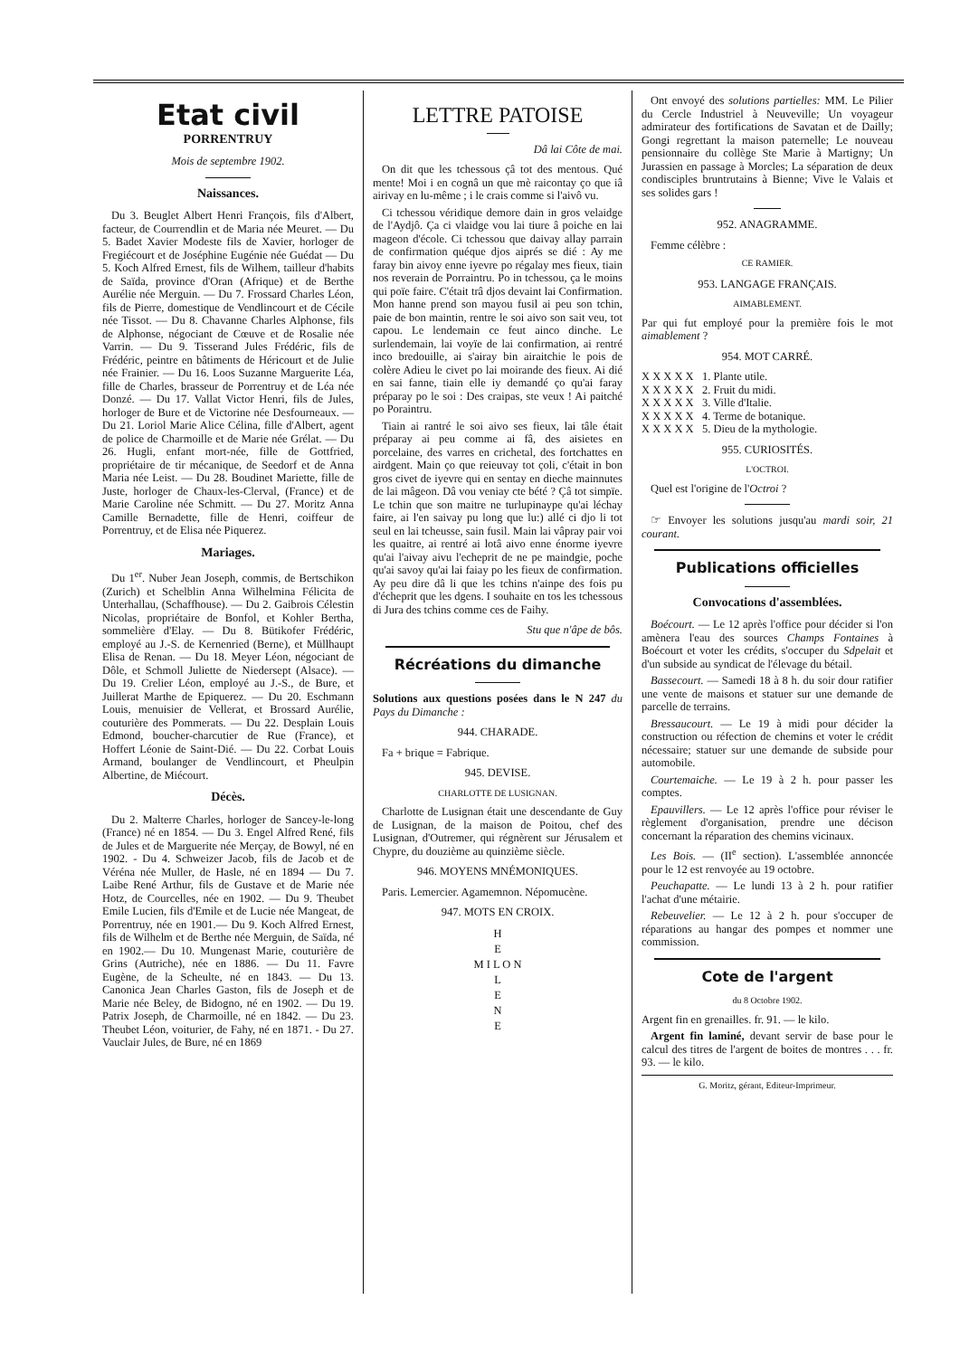Etat civil
PORRENTRUY
Mois de septembre 1902.
Naissances.
Du 3. Beuglet Albert Henri François, fils d'Albert, facteur, de Courrendlin et de Maria née Meuret. — Du 5. Badet Xavier Modeste fils de Xavier, horloger de Fregiécourt et de Joséphine Eugénie née Guédat — Du 5. Koch Alfred Ernest, fils de Wilhem, tailleur d'habits de Saïda, province d'Oran (Afrique) et de Berthe Aurélie née Merguin. — Du 7. Frossard Charles Léon, fils de Pierre, domestique de Vendlincourt et de Cécile née Tissot. — Du 8. Chavanne Charles Alphonse, fils de Alphonse, négociant de Cœuve et de Rosalie née Varrin. — Du 9. Tisserand Jules Frédéric, fils de Frédéric, peintre en bâtiments de Héricourt et de Julie née Frainier. — Du 16. Loos Suzanne Marguerite Léa, fille de Charles, brasseur de Porrentruy et de Léa née Donzé. — Du 17. Vallat Victor Henri, fils de Jules, horloger de Bure et de Victorine née Desfourneaux. — Du 21. Loriol Marie Alice Célina, fille d'Albert, agent de police de Charmoille et de Marie née Grélat. — Du 26. Hugli, enfant mort-née, fille de Gottfried, propriétaire de tir mécanique, de Seedorf et de Anna Maria née Leist. — Du 28. Boudinet Mariette, fille de Juste, horloger de Chaux-les-Clerval, (France) et de Marie Caroline née Schmitt. — Du 27. Moritz Anna Camille Bernadette, fille de Henri, coiffeur de Porrentruy, et de Elisa née Piquerez.
Mariages.
Du 1<sup>er</sup>. Nuber Jean Joseph, commis, de Bertschikon (Zurich) et Schelblin Anna Wilhelmina Félicita de Unterhallau, (Schaffhouse). — Du 2. Gaibrois Célestin Nicolas, propriétaire de Bonfol, et Kohler Bertha, sommelière d'Elay. — Du 8. Bütikofer Frédéric, employé au J.-S. de Kernenried (Berne), et Müllhaupt Elisa de Renan. — Du 18. Meyer Léon, négociant de Dôle, et Schmoll Juliette de Niedersept (Alsace). — Du 19. Crelier Léon, employé au J.-S., de Bure, et Juillerat Marthe de Epiquerez. — Du 20. Eschmann Louis, menuisier de Vellerat, et Brossard Aurélie, couturière des Pommerats. — Du 22. Desplain Louis Edmond, boucher-charcutier de Rue (France), et Hoffert Léonie de Saint-Dié. — Du 22. Corbat Louis Armand, boulanger de Vendlincourt, et Pheulpin Albertine, de Miécourt.
Décès.
Du 2. Malterre Charles, horloger de Sancey-le-long (France) né en 1854. — Du 3. Engel Alfred René, fils de Jules et de Marguerite née Merçay, de Bowyl, né en 1902. - Du 4. Schweizer Jacob, fils de Jacob et de Véréna née Muller, de Hasle, né en 1894 — Du 7. Laibe René Arthur, fils de Gustave et de Marie née Hotz, de Courcelles, née en 1902. — Du 9. Theubet Emile Lucien, fils d'Emile et de Lucie née Mangeat, de Porrentruy, née en 1901.— Du 9. Koch Alfred Ernest, fils de Wilhelm et de Berthe née Merguin, de Saïda, né en 1902.— Du 10. Mungenast Marie, couturière de Grins (Autriche), née en 1886. — Du 11. Favre Eugène, de la Scheulte, né en 1843. — Du 13. Canonica Jean Charles Gaston, fils de Joseph et de Marie née Beley, de Bidogno, né en 1902. — Du 19. Patrix Joseph, de Charmoille, né en 1842. — Du 23. Theubet Léon, voiturier, de Fahy, né en 1871. - Du 27. Vauclair Jules, de Bure, né en 1869
LETTRE PATOISE
Dâ lai Côte de mai.
On dit que les tchessous çâ tot des mentous. Qué mente! Moi i en cognâ un que mè raicontay ço que iâ airivay en lu-même ; i le crais comme si l'aivô vu.
Ci tchessou véridique demore dain in gros velaidge de l'Aydjô. Ça ci vlaidge vou lai tiure â poiche en lai mageon d'école. Ci tchessou que daivay allay parrain de confirmation quéque djos aiprés se dié : Ay me faray bin aivoy enne iyevre po régalay mes fieux, tiain nos reverain de Porraintru. Po in tchessou, ça le moins qui poïe faire. C'était trâ djos devaint lai Confirmation. Mon hanne prend son mayou fusil ai peu son tchin, paie de bon maintin, rentre le soi aivo son sait veu, tot capou. Le lendemain ce feut ainco dinche. Le surlendemain, lai voyïe de lai confirmation, ai rentré inco bredouille, ai s'airay bin airaitchie le pois de colère Adieu le civet po lai moirande des fieux. Ai dié en sai fanne, tiain elle iy demandé ço qu'ai faray préparay po le soi : Des craipas, ste veux ! Ai paitché po Poraintru.
Tiain ai rantré le soi aivo ses fieux, lai tâle était préparay ai peu comme ai fâ, des aisietes en porcelaine, des varres en crichetal, des fortchattes en airdgent. Main ço que reieuvay tot çoli, c'était in bon gros civet de iyevre qui en sentay en dieche mainnutes de lai mâgeon. Dâ vou veniay cte bété ? Çâ tot simpïe. Le tchin que son maitre ne turlupinaype qu'ai léchay faire, ai l'en saivay pu long que lu:) allé ci djo li tot seul en lai tcheusse, sain fusil. Main lai vâpray pair voi les quaitre, ai rentré ai lotâ aivo enne énorme iyevre qu'ai l'aivay aivu l'echeprit de ne pe maindgie, poche qu'ai savoy qu'ai lai faiay po les fieux de confirmation. Ay peu dire dâ li que les tchins n'ainpe des fois pu d'écheprit que les dgens. I souhaite en tos les tchessous di Jura des tchins comme ces de Faihy.
Stu que n'âpe de bôs.
Récréations du dimanche
Solutions aux questions posées dans le N 247 du Pays du Dimanche :
944. CHARADE.
Fa + brique = Fabrique.
945. DEVISE.
CHARLOTTE DE LUSIGNAN.
Charlotte de Lusignan était une descendante de Guy de Lusignan, de la maison de Poitou, chef des Lusignan, d'Outremer, qui régnèrent sur Jérusalem et Chypre, du douzième au quinzième siècle.
946. MOYENS MNÉMONIQUES.
Paris. Lemercier. Agamemnon. Népomucène.
947. MOTS EN CROIX.
H
E
M I L O N
L
E
N
E
Ont envoyé des solutions partielles: MM. Le Pilier du Cercle Industriel à Neuveville; Un voyageur admirateur des fortifications de Savatan et de Dailly; Gongi regrettant la maison paternelle; Le nouveau pensionnaire du collège Ste Marie à Martigny; Un Jurassien en passage à Morcles; La séparation de deux condisciples bruntrutains à Bienne; Vive le Valais et ses solides gars !
952. ANAGRAMME.
Femme célèbre :
CE RAMIER.
953. LANGAGE FRANÇAIS.
AIMABLEMENT.
Par qui fut employé pour la première fois le mot aimablement ?
954. MOT CARRÉ.
X X X X X 1. Plante utile.
X X X X X 2. Fruit du midi.
X X X X X 3. Ville d'Italie.
X X X X X 4. Terme de botanique.
X X X X X 5. Dieu de la mythologie.
955. CURIOSITÉS.
L'OCTROI.
Quel est l'origine de l'Octroi ?
☞ Envoyer les solutions jusqu'au mardi soir, 21 courant.
Publications officielles
Convocations d'assemblées.
Boécourt. — Le 12 après l'office pour décider si l'on amènera l'eau des sources Champs Fontaines à Boécourt et voter les crédits, s'occuper du Sdpelait et d'un subside au syndicat de l'élevage du bétail.
Bassecourt. — Samedi 18 à 8 h. du soir dour ratifier une vente de maisons et statuer sur une demande de parcelle de terrains.
Bressaucourt. — Le 19 à midi pour décider la construction ou réfection de chemins et voter le crédit nécessaire; statuer sur une demande de subside pour automobile.
Courtemaiche. — Le 19 à 2 h. pour passer les comptes.
Epauvillers. — Le 12 après l'office pour réviser le règlement d'organisation, prendre une décison concernant la réparation des chemins vicinaux.
Les Bois. — (II<sup>e</sup> section). L'assemblée annoncée pour le 12 est renvoyée au 19 octobre.
Peuchapatte. — Le lundi 13 à 2 h. pour ratifier l'achat d'une métairie.
Rebeuvelier. — Le 12 à 2 h. pour s'occuper de réparations au hangar des pompes et nommer une commission.
Cote de l'argent
du 8 Octobre 1902.
Argent fin en grenailles. fr. 91. — le kilo.
Argent fin laminé, devant servir de base pour le calcul des titres de l'argent de boites de montres . . . fr. 93. — le kilo.
G. Moritz, gérant, Editeur-Imprimeur.